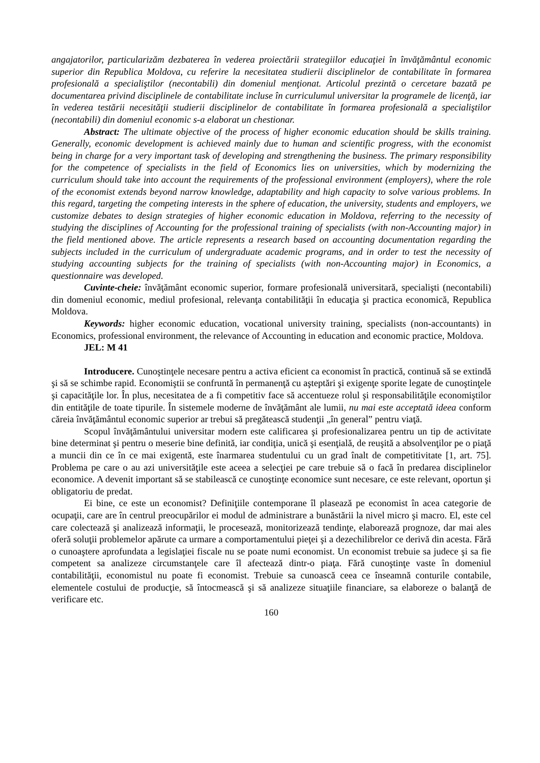angajatorilor, particularizăm dezbaterea în vederea proiectării strategiilor educaţiei în învăţământul economic superior din Republica Moldova, cu referire la necesitatea studierii disciplinelor de contabilitate în formarea profesională a specialiştilor (necontabili) din domeniul menţionat. Articolul prezintă o cercetare bazată pe documentarea privind disciplinele de contabilitate incluse în curriculumul universitar la programele de licenţă, iar în vederea testării necesităţii studierii disciplinelor de contabilitate în formarea profesională a specialiştilor (necontabili) din domeniul economic s-a elaborat un chestionar.
Abstract: The ultimate objective of the process of higher economic education should be skills training. Generally, economic development is achieved mainly due to human and scientific progress, with the economist being in charge for a very important task of developing and strengthening the business. The primary responsibility for the competence of specialists in the field of Economics lies on universities, which by modernizing the curriculum should take into account the requirements of the professional environment (employers), where the role of the economist extends beyond narrow knowledge, adaptability and high capacity to solve various problems. In this regard, targeting the competing interests in the sphere of education, the university, students and employers, we customize debates to design strategies of higher economic education in Moldova, referring to the necessity of studying the disciplines of Accounting for the professional training of specialists (with non-Accounting major) in the field mentioned above. The article represents a research based on accounting documentation regarding the subjects included in the curriculum of undergraduate academic programs, and in order to test the necessity of studying accounting subjects for the training of specialists (with non-Accounting major) in Economics, a questionnaire was developed.
Cuvinte-cheie: învăţământ economic superior, formare profesională universitară, specialişti (necontabili) din domeniul economic, mediul profesional, relevanţa contabilităţii în educaţia şi practica economică, Republica Moldova.
Keywords: higher economic education, vocational university training, specialists (non-accountants) in Economics, professional environment, the relevance of Accounting in education and economic practice, Moldova.
JEL: M 41
Introducere. Cunoştinţele necesare pentru a activa eficient ca economist în practică, continuă să se extindă şi să se schimbe rapid. Economiştii se confruntă în permanenţă cu aşteptări şi exigenţe sporite legate de cunoştinţele şi capacităţile lor. În plus, necesitatea de a fi competitiv face să accentueze rolul şi responsabilităţile economiştilor din entităţile de toate tipurile. În sistemele moderne de învăţământ ale lumii, nu mai este acceptată ideea conform căreia învăţământul economic superior ar trebui să pregătească studenţii „în general” pentru viaţă.
Scopul învăţământului universitar modern este calificarea şi profesionalizarea pentru un tip de activitate bine determinat şi pentru o meserie bine definită, iar condiţia, unică şi esenţială, de reuşită a absolvenţilor pe o piaţă a muncii din ce în ce mai exigentă, este înarmarea studentului cu un grad înalt de competitivitate [1, art. 75]. Problema pe care o au azi universităţile este aceea a selecţiei pe care trebuie să o facă în predarea disciplinelor economice. A devenit important să se stabilească ce cunoştinţe economice sunt necesare, ce este relevant, oportun şi obligatoriu de predat.
Ei bine, ce este un economist? Definiţiile contemporane îl plasează pe economist în acea categorie de ocupaţii, care are în centrul preocupărilor ei modul de administrare a bunăstării la nivel micro şi macro. El, este cel care colectează şi analizează informaţii, le procesează, monitorizează tendinţe, elaborează prognoze, dar mai ales oferă soluţii problemelor apărute ca urmare a comportamentului pieţei şi a dezechilibrelor ce derivă din acesta. Fără o cunoaştere aprofundata a legislaţiei fiscale nu se poate numi economist. Un economist trebuie sa judece şi sa fie competent sa analizeze circumstanţele care îl afectează dintr-o piaţa. Fără cunoştinţe vaste în domeniul contabilităţii, economistul nu poate fi economist. Trebuie sa cunoască ceea ce înseamnă conturile contabile, elementele costului de producţie, să întocmească şi să analizeze situaţiile financiare, sa elaboreze o balanţă de verificare etc.
160